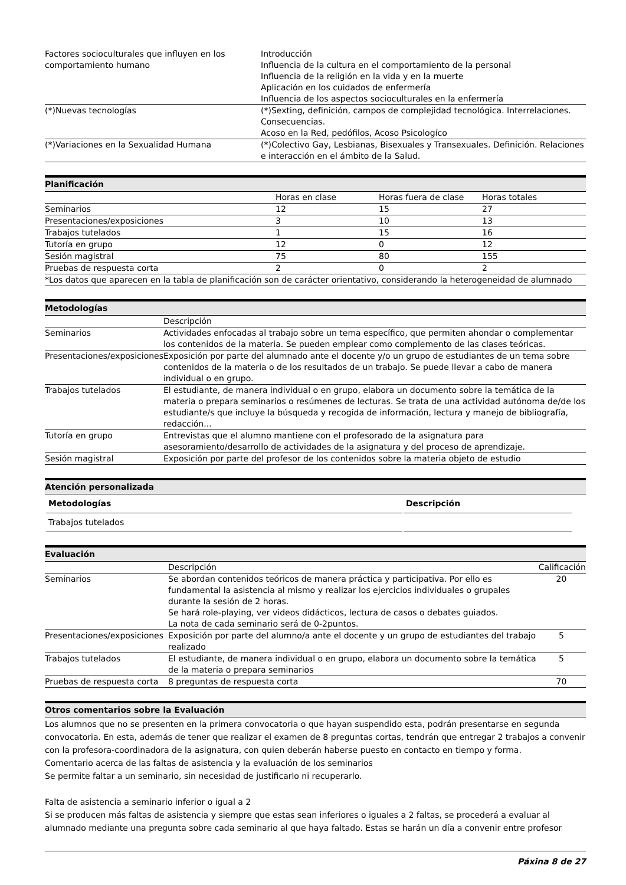| Factores socioculturales que influyen en los comportamiento humano | Introducción Influencia de la cultura en el comportamiento de la personal Influencia de la religión en la vida y en la muerte Aplicación en los cuidados de enfermería Influencia de los aspectos socioculturales en la enfermería |
| (*)Nuevas tecnologías | (*)Sexting, definición, campos de complejidad tecnológica. Interrelaciones. Consecuencias. Acoso en la Red, pedófilos, Acoso Psicologíco |
| (*)Variaciones en la Sexualidad Humana | (*)Colectivo Gay, Lesbianas, Bisexuales y Transexuales. Definición. Relaciones e interacción en el ámbito de la Salud. |
Planificación
| | Horas en clase | Horas fuera de clase | Horas totales |
| Seminarios | 12 | 15 | 27 |
| Presentaciones/exposiciones | 3 | 10 | 13 |
| Trabajos tutelados | 1 | 15 | 16 |
| Tutoría en grupo | 12 | 0 | 12 |
| Sesión magistral | 75 | 80 | 155 |
| Pruebas de respuesta corta | 2 | 0 | 2 |
| *Los datos que aparecen en la tabla de planificación son de carácter orientativo, considerando la heterogeneidad de alumnado | | | |
Metodologías
| | Descripción |
| Seminarios | Actividades enfocadas al trabajo sobre un tema específico, que permiten ahondar o complementar los contenidos de la materia. Se pueden emplear como complemento de las clases teóricas. |
| Presentaciones/exposiciones | Exposición por parte del alumnado ante el docente y/o un grupo de estudiantes de un tema sobre contenidos de la materia o de los resultados de un trabajo. Se puede llevar a cabo de manera individual o en grupo. |
| Trabajos tutelados | El estudiante, de manera individual o en grupo, elabora un documento sobre la temática de la materia o prepara seminarios o resúmenes de lecturas. Se trata de una actividad autónoma de/de los estudiante/s que incluye la búsqueda y recogida de información, lectura y manejo de bibliografía, redacción... |
| Tutoría en grupo | Entrevistas que el alumno mantiene con el profesorado de la asignatura para asesoramiento/desarrollo de actividades de la asignatura y del proceso de aprendizaje. |
| Sesión magistral | Exposición por parte del profesor de los contenidos sobre la materia objeto de estudio |
Atención personalizada
| Metodologías | Descripción |
| --- | --- |
| Trabajos tutelados | |
Evaluación
| | Descripción | Calificación |
| Seminarios | Se abordan contenidos teóricos de manera práctica y participativa. Por ello es fundamental la asistencia al mismo y realizar los ejercicios individuales o grupales durante la sesión de 2 horas. Se hará role-playing, ver videos didácticos, lectura de casos o debates guiados. La nota de cada seminario será de 0-2puntos. | 20 |
| Presentaciones/exposiciones | Exposición por parte del alumno/a ante el docente y un grupo de estudiantes del trabajo realizado | 5 |
| Trabajos tutelados | El estudiante, de manera individual o en grupo, elabora un documento sobre la temática de la materia o prepara seminarios | 5 |
| Pruebas de respuesta corta | 8 preguntas de respuesta corta | 70 |
Otros comentarios sobre la Evaluación
Los alumnos que no se presenten en la primera convocatoria o que hayan suspendido esta, podrán presentarse en segunda convocatoria. En esta, además de tener que realizar el examen de 8 preguntas cortas, tendrán que entregar 2 trabajos a convenir con la profesora-coordinadora de la asignatura, con quien deberán haberse puesto en contacto en tiempo y forma.
Comentario acerca de las faltas de asistencia y la evaluación de los seminarios
Se permite faltar a un seminario, sin necesidad de justificarlo ni recuperarlo.
Falta de asistencia a seminario inferior o igual a 2
Si se producen más faltas de asistencia y siempre que estas sean inferiores o iguales a 2 faltas, se procederá a evaluar al alumnado mediante una pregunta sobre cada seminario al que haya faltado. Estas se harán un día a convenir entre profesor
Páxina 8 de 27